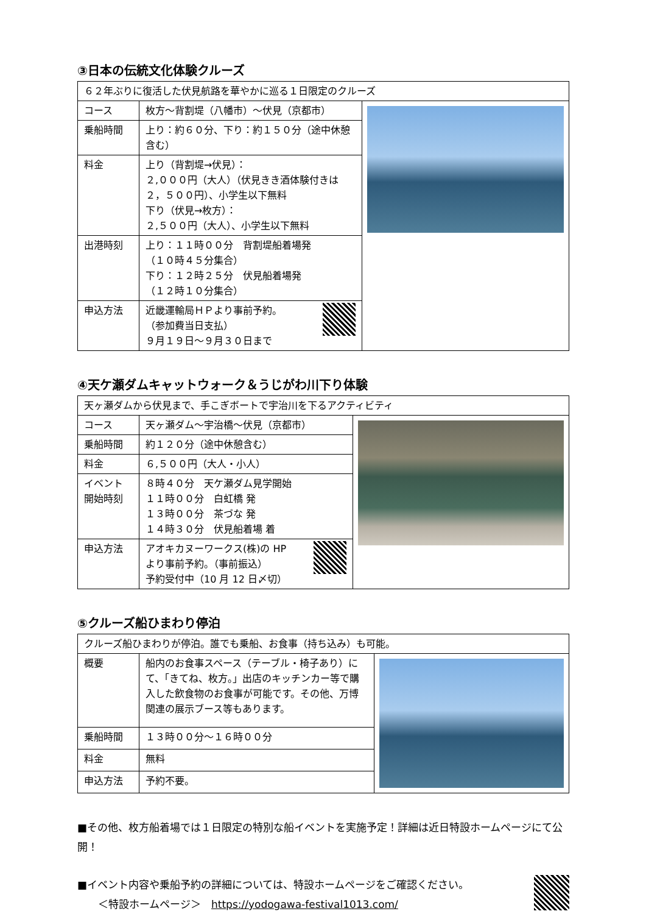③日本の伝統文化体験クルーズ
| ６２年ぶりに復活した伏見航路を華やかに巡る１日限定のクルーズ | | |
| コース | 枚方～背割堤（八幡市）～伏見（京都市） | |
| 乗船時間 | 上り：約６０分、下り：約１５０分（途中休憩含む） | |
| 料金 | 上り（背割堤→伏見）： ２,０００円（大人）（伏見きき酒体験付きは２，５００円）、小学生以下無料 下り（伏見→枚方）： ２,５００円（大人）、小学生以下無料 | |
| 出港時刻 | 上り：１１時００分 背割堤船着場発 （１０時４５分集合） 下り：１２時２５分 伏見船着場発 （１２時１０分集合） | |
| 申込方法 | 近畿運輸局ＨＰより事前予約。 （参加費当日支払） ９月１９日～９月３０日まで | |
④天ケ瀬ダムキャットウォーク＆うじがわ川下り体験
| 天ヶ瀬ダムから伏見まで、手こぎボートで宇治川を下るアクティビティ | | |
| コース | 天ヶ瀬ダム～宇治橋～伏見（京都市） | |
| 乗船時間 | 約１２０分（途中休憩含む） | |
| 料金 | ６,５００円（大人・小人） | |
| イベント 開始時刻 | ８時４０分 天ケ瀬ダム見学開始 １１時００分 白虹橋 発 １３時００分 茶づな 発 １４時３０分 伏見船着場 着 | |
| 申込方法 | アオキカヌーワークス(株)の HP より事前予約。（事前振込） 予約受付中（10 月 12 日〆切） | |
⑤クルーズ船ひまわり停泊
| クルーズ船ひまわりが停泊。誰でも乗船、お食事（持ち込み）も可能。 | | |
| 概要 | 船内のお食事スペース（テーブル・椅子あり）にて、「きてね、枚方。」出店のキッチンカー等で購入した飲食物のお食事が可能です。その他、万博関連の展示ブース等もあります。 | |
| 乗船時間 | １３時００分～１６時００分 | |
| 料金 | 無料 | |
| 申込方法 | 予約不要。 | |
■その他、枚方船着場では１日限定の特別な船イベントを実施予定！詳細は近日特設ホームページにて公開！
■イベント内容や乗船予約の詳細については、特設ホームページをご確認ください。
　　＜特設ホームページ＞　https://yodogawa-festival1013.com/